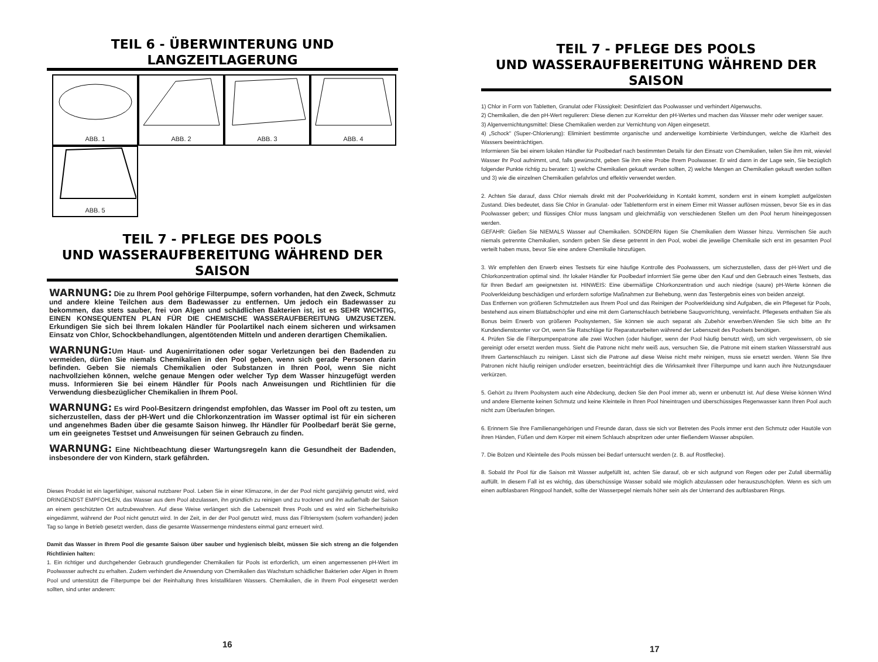TEIL 6 - ÜBERWINTERUNG UND LANGZEITLAGERUNG
ABB. 1
ABB. 2
ABB. 3
ABB. 4
ABB. 5
TEIL 7 - PFLEGE DES POOLS
UND WASSERAUFBEREITUNG WÄHREND DER SAISON
WARNUNG: Die zu Ihrem Pool gehörige Filterpumpe, sofern vorhanden, hat den Zweck, Schmutz und andere kleine Teilchen aus dem Badewasser zu entfernen. Um jedoch ein Badewasser zu bekommen, das stets sauber, frei von Algen und schädlichen Bakterien ist, ist es SEHR WICHTIG, EINEN KONSEQUENTEN PLAN FÜR DIE CHEMISCHE WASSERAUFBEREITUNG UMZUSETZEN. Erkundigen Sie sich bei Ihrem lokalen Händler für Poolartikel nach einem sicheren und wirksamen Einsatz von Chlor, Schockbehandlungen, algentötenden Mitteln und anderen derartigen Chemikalien.
WARNUNG: Um Haut- und Augenirritationen oder sogar Verletzungen bei den Badenden zu vermeiden, dürfen Sie niemals Chemikalien in den Pool geben, wenn sich gerade Personen darin befinden. Geben Sie niemals Chemikalien oder Substanzen in Ihren Pool, wenn Sie nicht nachvollziehen können, welche genaue Mengen oder welcher Typ dem Wasser hinzugefügt werden muss. Informieren Sie bei einem Händler für Pools nach Anweisungen und Richtlinien für die Verwendung diesbezüglicher Chemikalien in Ihrem Pool.
WARNUNG: Es wird Pool-Besitzern dringendst empfohlen, das Wasser im Pool oft zu testen, um sicherzustellen, dass der pH-Wert und die Chlorkonzentration im Wasser optimal ist für ein sicheren und angenehmes Baden über die gesamte Saison hinweg. Ihr Händler für Poolbedarf berät Sie gerne, um ein geeignetes Testset und Anweisungen für seinen Gebrauch zu finden.
WARNUNG: Eine Nichtbeachtung dieser Wartungsregeln kann die Gesundheit der Badenden, insbesondere der von Kindern, stark gefährden.
Dieses Produkt ist ein lagerfähiger, saisonal nutzbarer Pool. Leben Sie in einer Klimazone, in der der Pool nicht ganzjährig genutzt wird, wird DRINGENDST EMPFOHLEN, das Wasser aus dem Pool abzulassen, ihn gründlich zu reinigen und zu trocknen und ihn außerhalb der Saison an einem geschützten Ort aufzubewahren. Auf diese Weise verlängert sich die Lebenszeit Ihres Pools und es wird ein Sicherheitsrisiko eingedämmt, während der Pool nicht genutzt wird. In der Zeit, in der der Pool genutzt wird, muss das Filtriersystem (sofern vorhanden) jeden Tag so lange in Betrieb gesetzt werden, dass die gesamte Wassermenge mindestens einmal ganz erneuert wird.
Damit das Wasser in Ihrem Pool die gesamte Saison über sauber und hygienisch bleibt, müssen Sie sich streng an die folgenden Richtlinien halten:
1. Ein richtiger und durchgehender Gebrauch grundlegender Chemikalien für Pools ist erforderlich, um einen angemessenen pH-Wert im Poolwasser aufrecht zu erhalten. Zudem verhindert die Anwendung von Chemikalien das Wachstum schädlicher Bakterien oder Algen in Ihrem Pool und unterstützt die Filterpumpe bei der Reinhaltung Ihres kristallklaren Wassers. Chemikalien, die in Ihrem Pool eingesetzt werden sollten, sind unter anderem:
16
TEIL 7 - PFLEGE DES POOLS
UND WASSERAUFBEREITUNG WÄHREND DER SAISON
1) Chlor in Form von Tabletten, Granulat oder Flüssigkeit: Desinfiziert das Poolwasser und verhindert Algenwuchs.
2) Chemikalien, die den pH-Wert regulieren: Diese dienen zur Korrektur den pH-Wertes und machen das Wasser mehr oder weniger sauer.
3) Algenvernichtungsmittel: Diese Chemikalien werden zur Vernichtung von Algen eingesetzt.
4) „Schock" (Super-Chlorierung): Eliminiert bestimmte organische und anderweitige kombinierte Verbindungen, welche die Klarheit des Wassers beeinträchtigen.
Informieren Sie bei einem lokalen Händler für Poolbedarf nach bestimmten Details für den Einsatz von Chemikalien, teilen Sie ihm mit, wieviel Wasser Ihr Pool aufnimmt, und, falls gewünscht, geben Sie ihm eine Probe Ihrem Poolwasser. Er wird dann in der Lage sein, Sie bezüglich folgender Punkte richtig zu beraten: 1) welche Chemikalien gekauft werden sollten, 2) welche Mengen an Chemikalien gekauft werden sollten und 3) wie die einzelnen Chemikalien gefahrlos und effektiv verwendet werden.
2. Achten Sie darauf, dass Chlor niemals direkt mit der Poolverkleidung in Kontakt kommt, sondern erst in einem komplett aufgelösten Zustand. Dies bedeutet, dass Sie Chlor in Granulat- oder Tablettenform erst in einem Eimer mit Wasser auflösen müssen, bevor Sie es in das Poolwasser geben; und flüssiges Chlor muss langsam und gleichmäßig von verschiedenen Stellen um den Pool herum hineingegossen werden.
GEFAHR: Gießen Sie NIEMALS Wasser auf Chemikalien. SONDERN fügen Sie Chemikalien dem Wasser hinzu. Vermischen Sie auch niemals getrennte Chemikalien, sondern geben Sie diese getrennt in den Pool, wobei die jeweilige Chemikalie sich erst im gesamten Pool verteilt haben muss, bevor Sie eine andere Chemikalie hinzufügen.
3. Wir empfehlen den Erwerb eines Testsets für eine häufige Kontrolle des Poolwassers, um sicherzustellen, dass der pH-Wert und die Chlorkonzentration optimal sind. Ihr lokaler Händler für Poolbedarf informiert Sie gerne über den Kauf und den Gebrauch eines Testsets, das für Ihren Bedarf am geeignetsten ist. HINWEIS: Eine übermäßige Chlorkonzentration und auch niedrige (saure) pH-Werte können die Poolverkleidung beschädigen und erfordern sofortige Maßnahmen zur Behebung, wenn das Testergebnis eines von beiden anzeigt.
Das Entfernen von größeren Schmutzteilen aus Ihrem Pool und das Reinigen der Poolverkleidung sind Aufgaben, die ein Pflegeset für Pools, bestehend aus einem Blattabschöpfer und eine mit dem Gartenschlauch betriebene Saugvorrichtung, vereinfacht. Pflegesets enthalten Sie als Bonus beim Erwerb von größeren Poolsystemen, Sie können sie auch separat als Zubehör erwerben.Wenden Sie sich bitte an Ihr Kundendienstcenter vor Ort, wenn Sie Ratschläge für Reparaturarbeiten während der Lebenszeit des Poolsets benötigen.
4. Prüfen Sie die Filterpumpenpatrone alle zwei Wochen (oder häufiger, wenn der Pool häufig benutzt wird), um sich vergewissern, ob sie gereinigt oder ersetzt werden muss. Sieht die Patrone nicht mehr weiß aus, versuchen Sie, die Patrone mit einem starken Wasserstrahl aus Ihrem Gartenschlauch zu reinigen. Lässt sich die Patrone auf diese Weise nicht mehr reinigen, muss sie ersetzt werden. Wenn Sie Ihre Patronen nicht häufig reinigen und/oder ersetzen, beeinträchtigt dies die Wirksamkeit Ihrer Filterpumpe und kann auch ihre Nutzungsdauer verkürzen.
5. Gehört zu Ihrem Poolsystem auch eine Abdeckung, decken Sie den Pool immer ab, wenn er unbenutzt ist. Auf diese Weise können Wind und andere Elemente keinen Schmutz und keine Kleinteile in Ihren Pool hineintragen und überschüssiges Regenwasser kann Ihren Pool auch nicht zum Überlaufen bringen.
6. Erinnern Sie Ihre Familienangehörigen und Freunde daran, dass sie sich vor Betreten des Pools immer erst den Schmutz oder Hautöle von ihren Händen, Füßen und dem Körper mit einem Schlauch abspritzen oder unter fließendem Wasser abspülen.
7. Die Bolzen und Kleinteile des Pools müssen bei Bedarf untersucht werden (z. B. auf Rostflecke).
8. Sobald Ihr Pool für die Saison mit Wasser aufgefüllt ist, achten Sie darauf, ob er sich aufgrund von Regen oder per Zufall übermäßig auffüllt. In diesem Fall ist es wichtig, das überschüssige Wasser sobald wie möglich abzulassen oder herauszuschöpfen. Wenn es sich um einen aufblasbaren Ringpool handelt, sollte der Wasserpegel niemals höher sein als der Unterrand des aufblasbaren Rings.
17